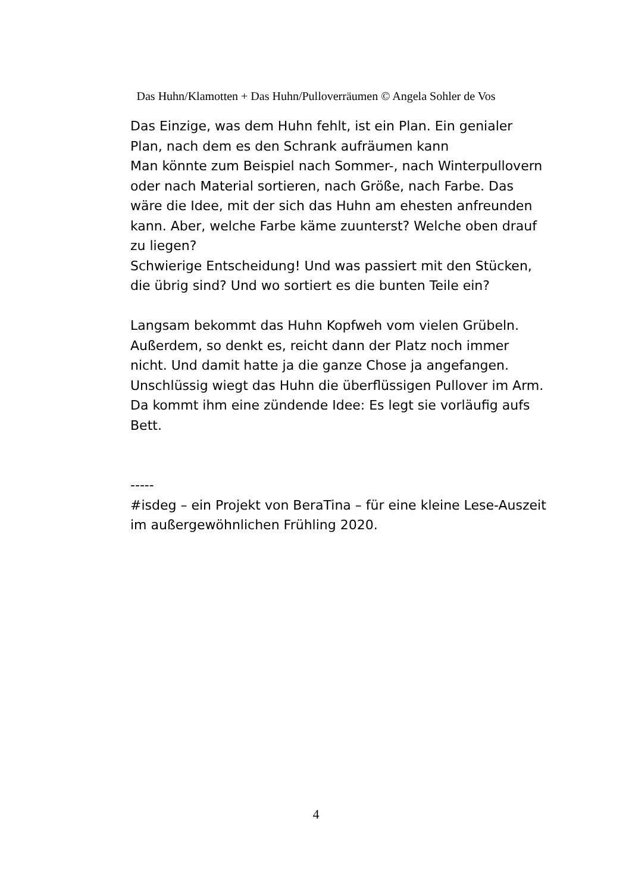Das Huhn/Klamotten + Das Huhn/Pulloverräumen © Angela Sohler de Vos
Das Einzige, was dem Huhn fehlt, ist ein Plan. Ein genialer Plan, nach dem es den Schrank aufräumen kann
Man könnte zum Beispiel nach Sommer-, nach Winterpullovern oder nach Material sortieren, nach Größe, nach Farbe. Das wäre die Idee, mit der sich das Huhn am ehesten anfreunden kann. Aber, welche Farbe käme zuunterst? Welche oben drauf zu liegen?
Schwierige Entscheidung! Und was passiert mit den Stücken, die übrig sind? Und wo sortiert es die bunten Teile ein?
Langsam bekommt das Huhn Kopfweh vom vielen Grübeln. Außerdem, so denkt es, reicht dann der Platz noch immer nicht. Und damit hatte ja die ganze Chose ja angefangen. Unschlüssig wiegt das Huhn die überflüssigen Pullover im Arm. Da kommt ihm eine zündende Idee: Es legt sie vorläufig aufs Bett.
-----
#isdeg – ein Projekt von BeraTina – für eine kleine Lese-Auszeit im außergewöhnlichen Frühling 2020.
4